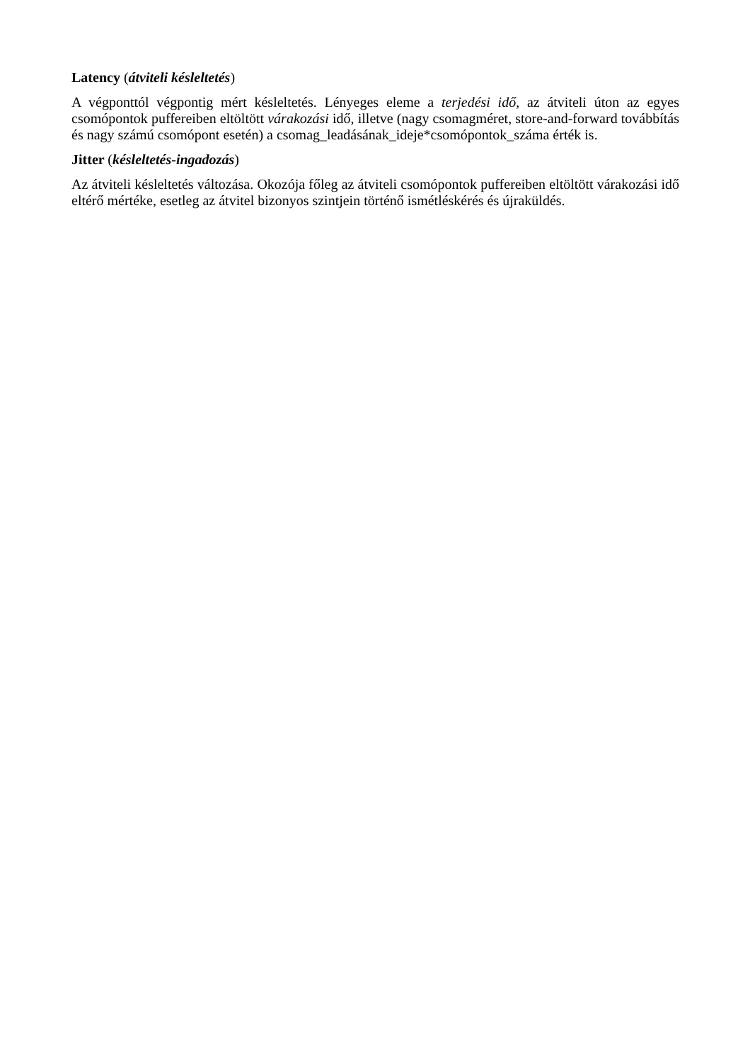Latency (átviteli késleltetés)
A végponttól végpontig mért késleltetés. Lényeges eleme a terjedési idő, az átviteli úton az egyes csomópontok puffereiben eltöltött várakozási idő, illetve (nagy csomagméret, store-and-forward továbbítás és nagy számú csomópont esetén) a csomag_leadásának_ideje*csomópontok_száma érték is.
Jitter (késleltetés-ingadozás)
Az átviteli késleltetés változása. Okozója főleg az átviteli csomópontok puffereiben eltöltött várakozási idő eltérő mértéke, esetleg az átvitel bizonyos szintjein történő ismétléskérés és újraküldés.